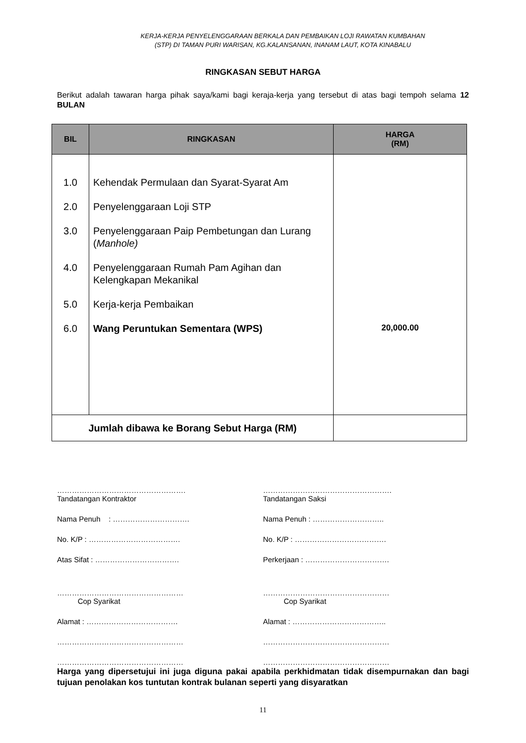KERJA-KERJA PENYELENGGARAAN BERKALA DAN PEMBAIKAN LOJI RAWATAN KUMBAHAN
(STP) DI TAMAN PURI WARISAN, KG.KALANSANAN, INANAM LAUT, KOTA KINABALU
RINGKASAN SEBUT HARGA
Berikut adalah tawaran harga pihak saya/kami bagi keraja-kerja yang tersebut di atas bagi tempoh selama 12 BULAN
| BIL | RINGKASAN | HARGA (RM) |
| --- | --- | --- |
| 1.0 2.0 3.0 4.0 5.0 6.0 | Kehendak Permulaan dan Syarat-Syarat Am Penyelenggaraan Loji STP Penyelenggaraan Paip Pembetungan dan Lurang ( Manhole) Penyelenggaraan Rumah Pam Agihan dan Kelengkapan Mekanikal Kerja-kerja Pembaikan Wang Peruntukan Sementara (WPS) | 20,000.00 |
| Jumlah dibawa ke Borang Sebut Harga (RM) | | |
…………………………………………….
Tandatangan Kontraktor
Nama Penuh : ………………………….
No. K/P : ……………………………….
Atas Sifat : …………………………….
……………………………………………
Cop Syarikat
Alamat : ……………………………….
……………………………………………
……………………………………………
…………………………………………….
Tandatangan Saksi
Nama Penuh : ………………………..
No. K/P : ……………………………….
Perkerjaan : …………………………….
……………………………………………
Cop Syarikat
Alamat : ………………………………..
……………………………………………
……………………………………………
Harga yang dipersetujui ini juga diguna pakai apabila perkhidmatan tidak disempurnakan dan bagi tujuan penolakan kos tuntutan kontrak bulanan seperti yang disyaratkan
11